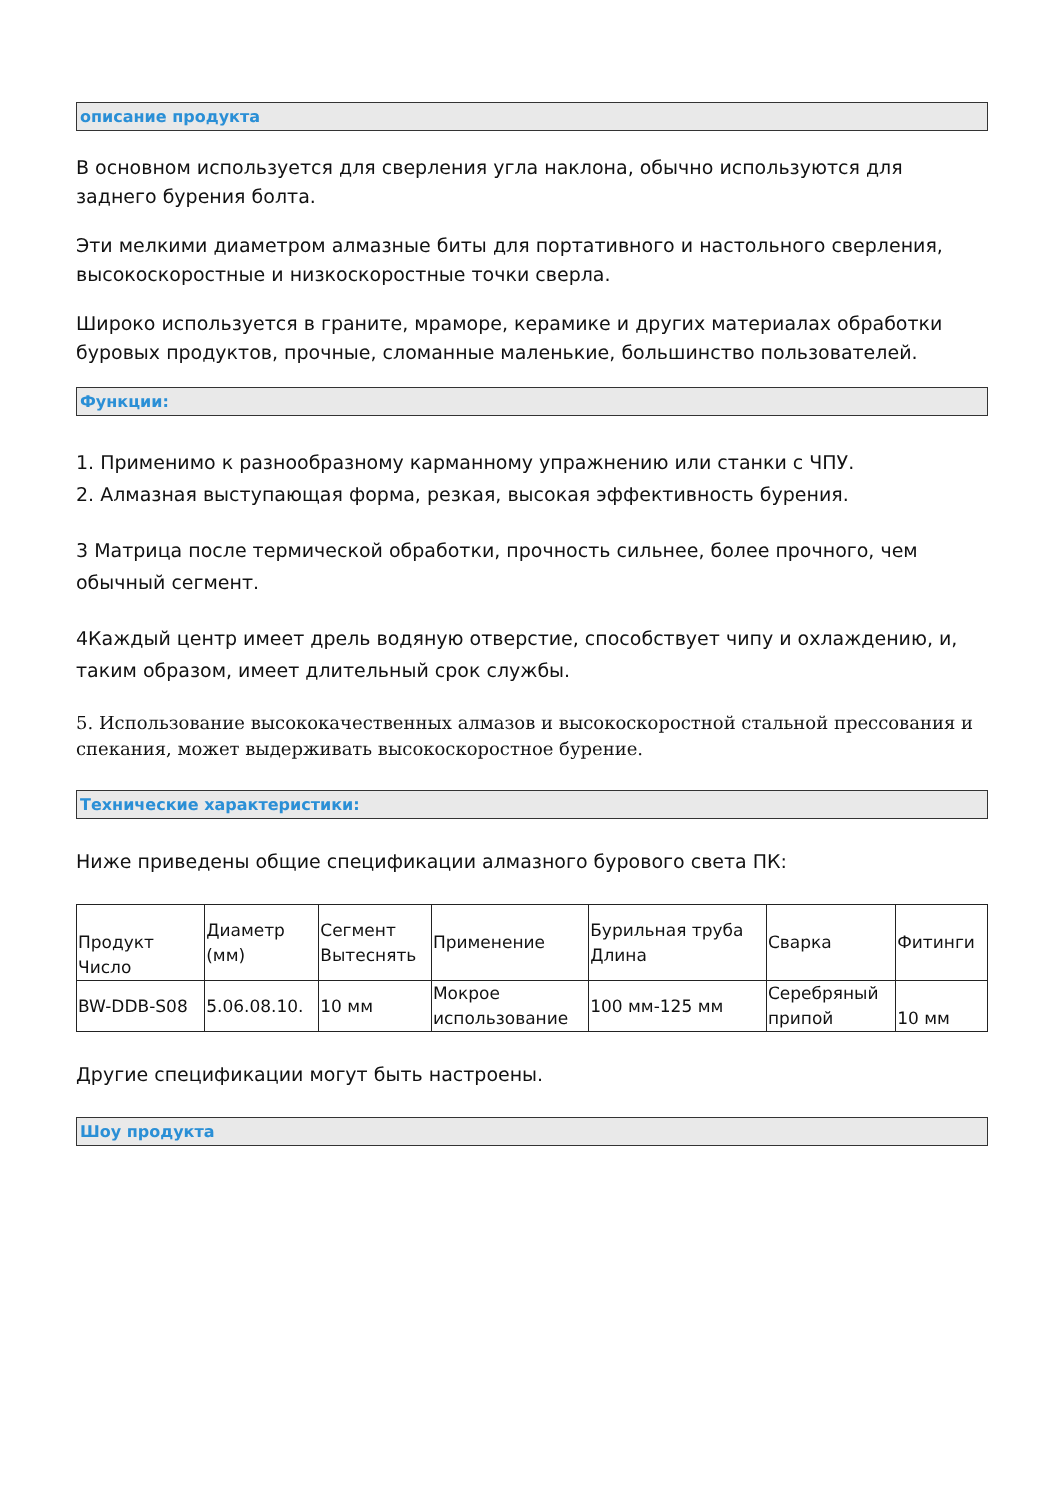описание продукта
В основном используется для сверления угла наклона, обычно используются для заднего бурения болта.
Эти мелкими диаметром алмазные биты для портативного и настольного сверления, высокоскоростные и низкоскоростные точки сверла.
Широко используется в граните, мраморе, керамике и других материалах обработки буровых продуктов, прочные, сломанные маленькие, большинство пользователей.
Функции:
1. Применимо к разнообразному карманному упражнению или станки с ЧПУ.
2. Алмазная выступающая форма, резкая, высокая эффективность бурения.
3 Матрица после термической обработки, прочность сильнее, более прочного, чем обычный сегмент.
4Каждый центр имеет дрель водяную отверстие, способствует чипу и охлаждению, и, таким образом, имеет длительный срок службы.
5. Использование высококачественных алмазов и высокоскоростной стальной прессования и спекания, может выдерживать высокоскоростное бурение.
Технические характеристики:
Ниже приведены общие спецификации алмазного бурового света ПК:
| Продукт Число | Диаметр (мм) | Сегмент Вытеснять | Применение | Бурильная труба Длина | Сварка | Фитинги |
| BW-DDB-S08 | 5.06.08.10. | 10 мм | Мокрое использование | 100 мм-125 мм | Серебряный припой | 10 мм |
Другие спецификации могут быть настроены.
Шоу продукта